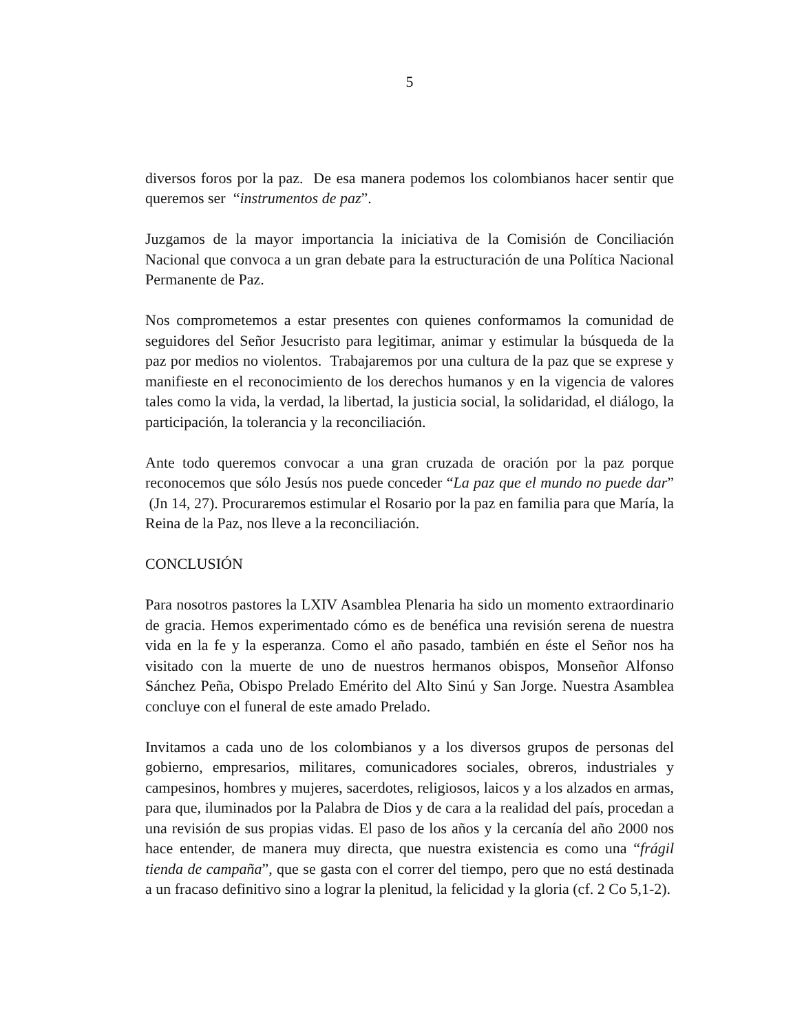5
diversos foros por la paz. De esa manera podemos los colombianos hacer sentir que queremos ser “instrumentos de paz”.
Juzgamos de la mayor importancia la iniciativa de la Comisión de Conciliación Nacional que convoca a un gran debate para la estructuración de una Política Nacional Permanente de Paz.
Nos comprometemos a estar presentes con quienes conformamos la comunidad de seguidores del Señor Jesucristo para legitimar, animar y estimular la búsqueda de la paz por medios no violentos. Trabajaremos por una cultura de la paz que se exprese y manifieste en el reconocimiento de los derechos humanos y en la vigencia de valores tales como la vida, la verdad, la libertad, la justicia social, la solidaridad, el diálogo, la participación, la tolerancia y la reconciliación.
Ante todo queremos convocar a una gran cruzada de oración por la paz porque reconocemos que sólo Jesús nos puede conceder “La paz que el mundo no puede dar” (Jn 14, 27). Procuraremos estimular el Rosario por la paz en familia para que María, la Reina de la Paz, nos lleve a la reconciliación.
CONCLUSIÓN
Para nosotros pastores la LXIV Asamblea Plenaria ha sido un momento extraordinario de gracia. Hemos experimentado cómo es de benéfica una revisión serena de nuestra vida en la fe y la esperanza. Como el año pasado, también en éste el Señor nos ha visitado con la muerte de uno de nuestros hermanos obispos, Monseñor Alfonso Sánchez Peña, Obispo Prelado Emérito del Alto Sinú y San Jorge. Nuestra Asamblea concluye con el funeral de este amado Prelado.
Invitamos a cada uno de los colombianos y a los diversos grupos de personas del gobierno, empresarios, militares, comunicadores sociales, obreros, industriales y campesinos, hombres y mujeres, sacerdotes, religiosos, laicos y a los alzados en armas, para que, iluminados por la Palabra de Dios y de cara a la realidad del país, procedan a una revisión de sus propias vidas. El paso de los años y la cercanía del año 2000 nos hace entender, de manera muy directa, que nuestra existencia es como una “frágil tienda de campaña”, que se gasta con el correr del tiempo, pero que no está destinada a un fracaso definitivo sino a lograr la plenitud, la felicidad y la gloria (cf. 2 Co 5,1-2).